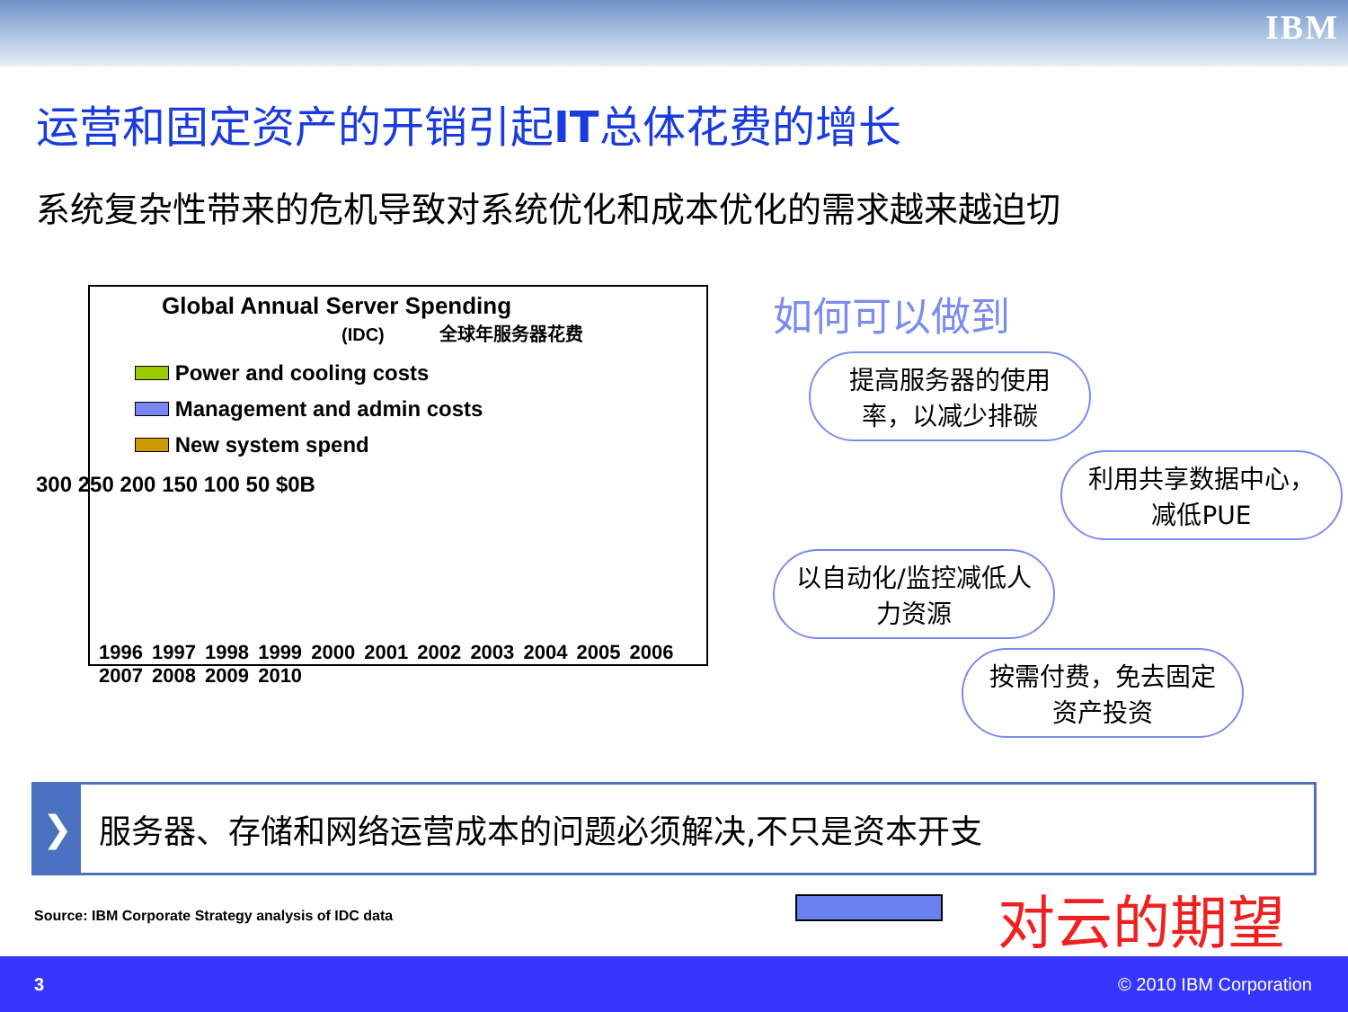IBM
运营和固定资产的开销引起IT总体花费的增长
系统复杂性带来的危机导致对系统优化和成本优化的需求越来越迫切
Global Annual Server Spending
(IDC) 全球年服务器花费
Power and cooling costs
Management and admin costs
New system spend
300 250 200 150 100 50 $0B
1996 1997 1998 1999 2000 2001 2002 2003 2004 2005 2006 2007 2008 2009 2010
如何可以做到
提高服务器的使用率，以减少排碳
利用共享数据中心，减低PUE
以自动化/监控减低人力资源
按需付费，免去固定资产投资
❯
服务器、存储和网络运营成本的问题必须解决,不只是资本开支
Source: IBM Corporate Strategy analysis of IDC data
对云的期望
3 © 2010 IBM Corporation